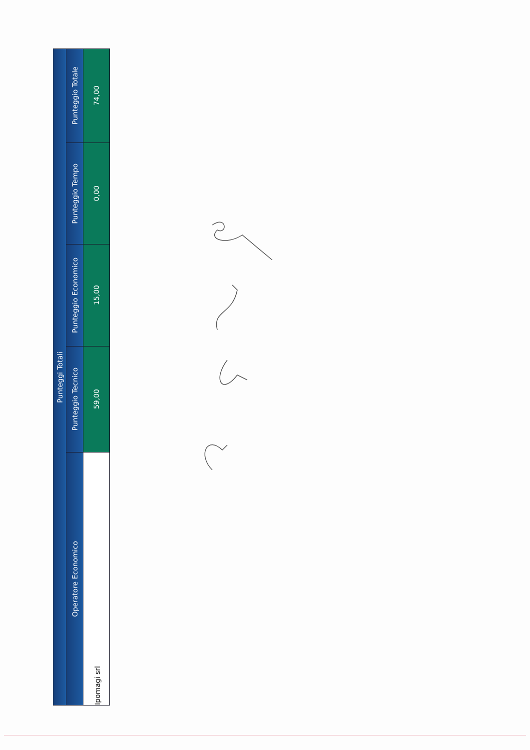| Punteggi Totali | | | | |
| --- | --- | --- | --- | --- |
| Operatore Economico | Punteggio Tecnico | Punteggio Economico | Punteggio Tempo | Punteggio Totale |
| Ipomagi srl | 59,00 | 15,00 | 0,00 | 74,00 |